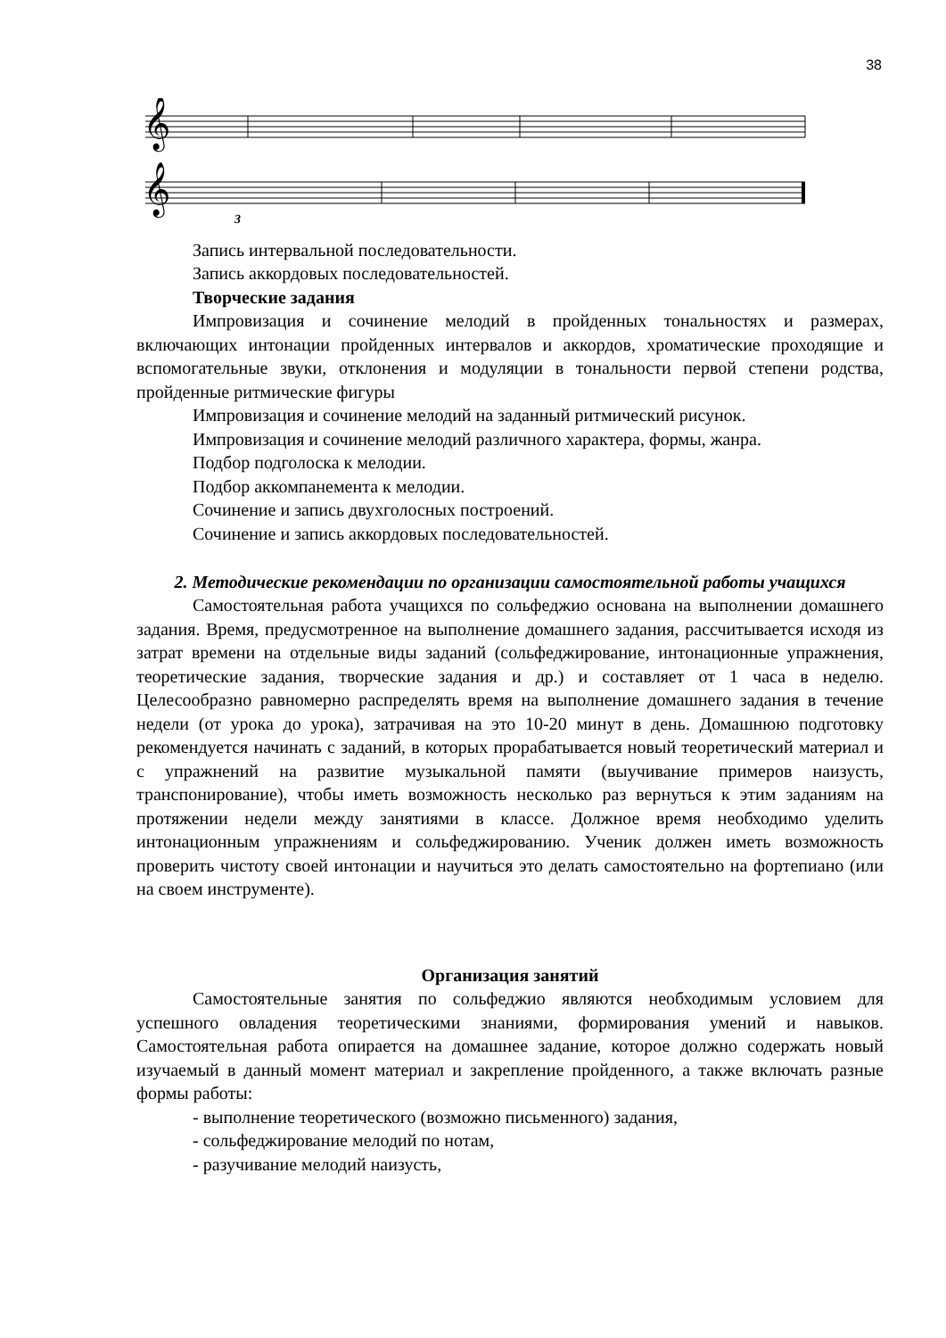38
𝄞
𝄞
3
Запись интервальной последовательности.
Запись аккордовых последовательностей.
Творческие задания
Импровизация и сочинение мелодий в пройденных тональностях и размерах, включающих интонации пройденных интервалов и аккордов, хроматические проходящие и вспомогательные звуки, отклонения и модуляции в тональности первой степени родства, пройденные ритмические фигуры
Импровизация и сочинение мелодий на заданный ритмический рисунок.
Импровизация и сочинение мелодий различного характера, формы, жанра.
Подбор подголоска к мелодии.
Подбор аккомпанемента к мелодии.
Сочинение и запись двухголосных построений.
Сочинение и запись аккордовых последовательностей.
2. Методические рекомендации по организации самостоятельной работы учащихся
Самостоятельная работа учащихся по сольфеджио основана на выполнении домашнего задания. Время, предусмотренное на выполнение домашнего задания, рассчитывается исходя из затрат времени на отдельные виды заданий (сольфеджирование, интонационные упражнения, теоретические задания, творческие задания и др.) и составляет от 1 часа в неделю. Целесообразно равномерно распределять время на выполнение домашнего задания в течение недели (от урока до урока), затрачивая на это 10-20 минут в день. Домашнюю подготовку рекомендуется начинать с заданий, в которых прорабатывается новый теоретический материал и с упражнений на развитие музыкальной памяти (выучивание примеров наизусть, транспонирование), чтобы иметь возможность несколько раз вернуться к этим заданиям на протяжении недели между занятиями в классе. Должное время необходимо уделить интонационным упражнениям и сольфеджированию. Ученик должен иметь возможность проверить чистоту своей интонации и научиться это делать самостоятельно на фортепиано (или на своем инструменте).
Организация занятий
Самостоятельные занятия по сольфеджио являются необходимым условием для успешного овладения теоретическими знаниями, формирования умений и навыков. Самостоятельная работа опирается на домашнее задание, которое должно содержать новый изучаемый в данный момент материал и закрепление пройденного, а также включать разные формы работы:
- выполнение теоретического (возможно письменного) задания,
- сольфеджирование мелодий по нотам,
- разучивание мелодий наизусть,